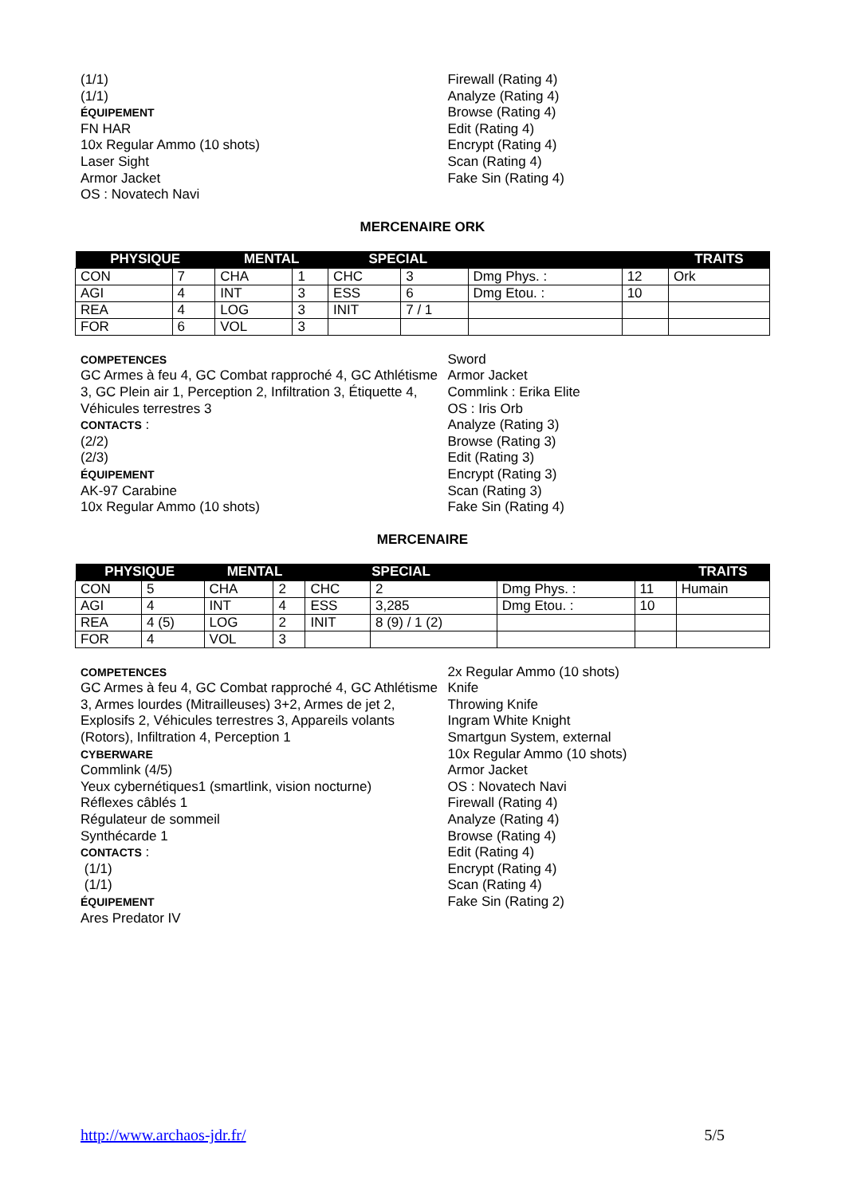(1/1)
(1/1)
ÉQUIPEMENT
FN HAR
10x Regular Ammo (10 shots)
Laser Sight
Armor Jacket
OS : Novatech Navi
Firewall (Rating 4)
Analyze (Rating 4)
Browse (Rating 4)
Edit (Rating 4)
Encrypt (Rating 4)
Scan (Rating 4)
Fake Sin (Rating 4)
MERCENAIRE ORK
| PHYSIQUE | | MENTAL | | SPECIAL | | | | TRAITS |
| --- | --- | --- | --- | --- | --- | --- | --- | --- |
| CON | 7 | CHA | 1 | CHC | 3 | Dmg Phys. : | 12 | Ork |
| AGI | 4 | INT | 3 | ESS | 6 | Dmg Etou. : | 10 | |
| REA | 4 | LOG | 3 | INIT | 7 / 1 | | | |
| FOR | 6 | VOL | 3 | | | | | |
COMPETENCES
GC Armes à feu 4, GC Combat rapproché 4, GC Athlétisme 3, GC Plein air 1, Perception 2, Infiltration 3, Étiquette 4, Véhicules terrestres 3
CONTACTS :
(2/2)
(2/3)
ÉQUIPEMENT
AK-97 Carabine
10x Regular Ammo (10 shots)
Sword
Armor Jacket
Commlink : Erika Elite
OS : Iris Orb
Analyze (Rating 3)
Browse (Rating 3)
Edit (Rating 3)
Encrypt (Rating 3)
Scan (Rating 3)
Fake Sin (Rating 4)
MERCENAIRE
| PHYSIQUE | | MENTAL | | SPECIAL | | | | TRAITS |
| --- | --- | --- | --- | --- | --- | --- | --- | --- |
| CON | 5 | CHA | 2 | CHC | 2 | Dmg Phys. : | 11 | Humain |
| AGI | 4 | INT | 4 | ESS | 3,285 | Dmg Etou. : | 10 | |
| REA | 4 (5) | LOG | 2 | INIT | 8 (9) / 1 (2) | | | |
| FOR | 4 | VOL | 3 | | | | | |
COMPETENCES
GC Armes à feu 4, GC Combat rapproché 4, GC Athlétisme 3, Armes lourdes (Mitrailleuses) 3+2, Armes de jet 2, Explosifs 2, Véhicules terrestres 3, Appareils volants (Rotors), Infiltration 4, Perception 1
CYBERWARE
Commlink (4/5)
Yeux cybernétiques1 (smartlink, vision nocturne)
Réflexes câblés 1
Régulateur de sommeil
Synthécarde 1
CONTACTS :
(1/1)
(1/1)
ÉQUIPEMENT
Ares Predator IV
2x Regular Ammo (10 shots)
Knife
Throwing Knife
Ingram White Knight
Smartgun System, external
10x Regular Ammo (10 shots)
Armor Jacket
OS : Novatech Navi
Firewall (Rating 4)
Analyze (Rating 4)
Browse (Rating 4)
Edit (Rating 4)
Encrypt (Rating 4)
Scan (Rating 4)
Fake Sin (Rating 2)
http://www.archaos-jdr.fr/ 5/5